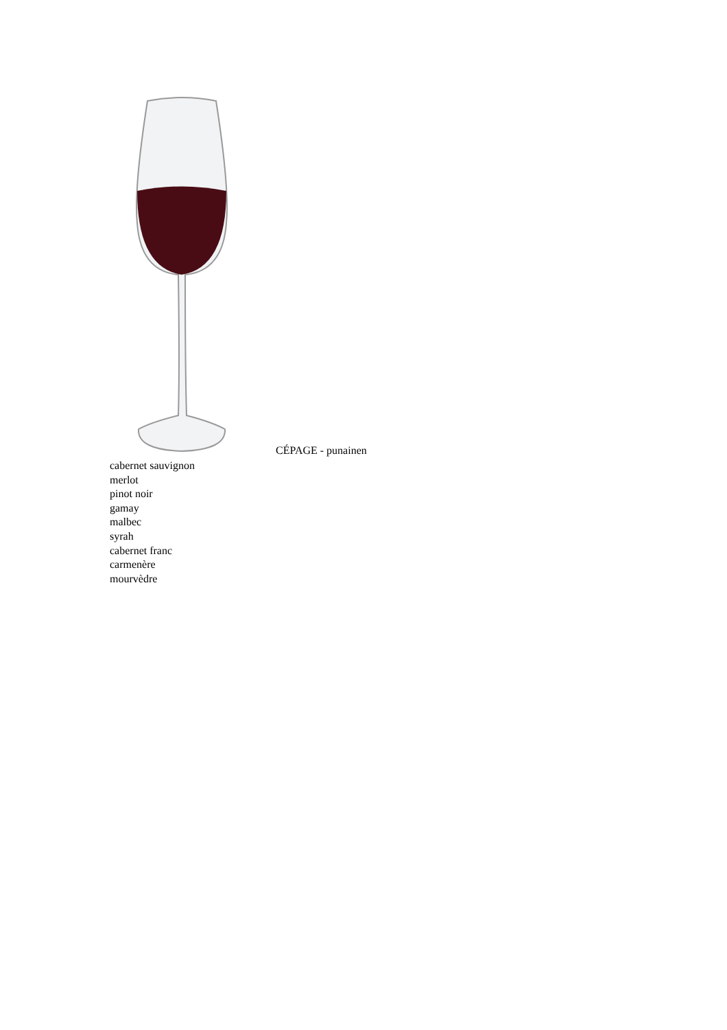CÉPAGE - punainen
cabernet sauvignon
merlot
pinot noir
gamay
malbec
syrah
cabernet franc
carmenère
mourvèdre